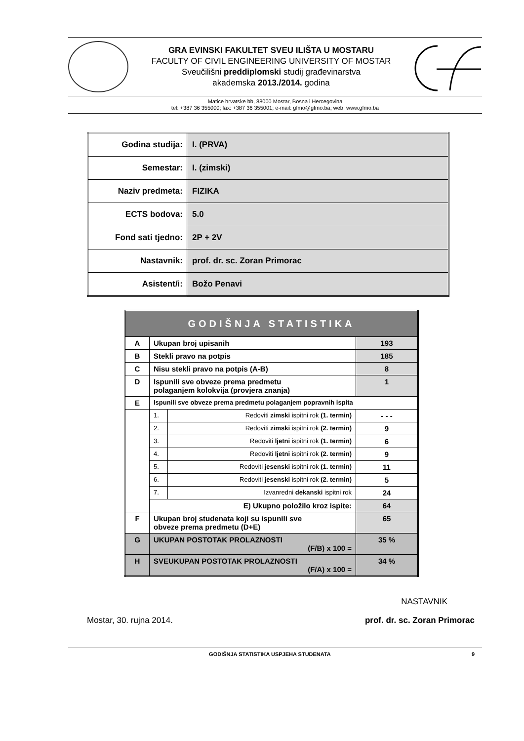GRA EVINSKI FAKULTET SVEU ILIŠTA U MOSTARU
FACULTY OF CIVIL ENGINEERING UNIVERSITY OF MOSTAR
Sveučilišni preddiplomski studij građevinarstva
akademska 2013./2014. godina
Matice hrvatske bb, 88000 Mostar, Bosna i Hercegovina
tel: +387 36 355000; fax: +387 36 355001; e-mail: gfmo@gfmo.ba; web: www.gfmo.ba
| Godina studija: | I. (PRVA) |
| Semestar: | I. (zimski) |
| Naziv predmeta: | FIZIKA |
| ECTS bodova: | 5.0 |
| Fond sati tjedno: | 2P + 2V |
| Nastavnik: | prof. dr. sc. Zoran Primorac |
| Asistent/i: | Božo Penavi |
| GODIŠNJA STATISTIKA | | | |
| A | Ukupan broj upisanih | | 193 |
| B | Stekli pravo na potpis | | 185 |
| C | Nisu stekli pravo na potpis (A-B) | | 8 |
| D | Ispunili sve obveze prema predmetu polaganjem kolokvija (provjera znanja) | | 1 |
| E | Ispunili sve obveze prema predmetu polaganjem popravnih ispita | | |
| | 1. | Redoviti zimski ispitni rok (1. termin) | - - - |
| | 2. | Redoviti zimski ispitni rok (2. termin) | 9 |
| | 3. | Redoviti ljetni ispitni rok (1. termin) | 6 |
| | 4. | Redoviti ljetni ispitni rok (2. termin) | 9 |
| | 5. | Redoviti jesenski ispitni rok (1. termin) | 11 |
| | 6. | Redoviti jesenski ispitni rok (2. termin) | 5 |
| | 7. | Izvanredni dekanski ispitni rok | 24 |
| | E) Ukupno položilo kroz ispite: | | 64 |
| F | Ukupan broj studenata koji su ispunili sve obveze prema predmetu (D+E) | | 65 |
| G | UKUPAN POSTOTAK PROLAZNOSTI (F/B) x 100 = | | 35 % |
| H | SVEUKUPAN POSTOTAK PROLAZNOSTI (F/A) x 100 = | | 34 % |
NASTAVNIK
Mostar, 30. rujna 2014. prof. dr. sc. Zoran Primorac
GODIŠNJA STATISTIKA USPJEHA STUDENATA 9